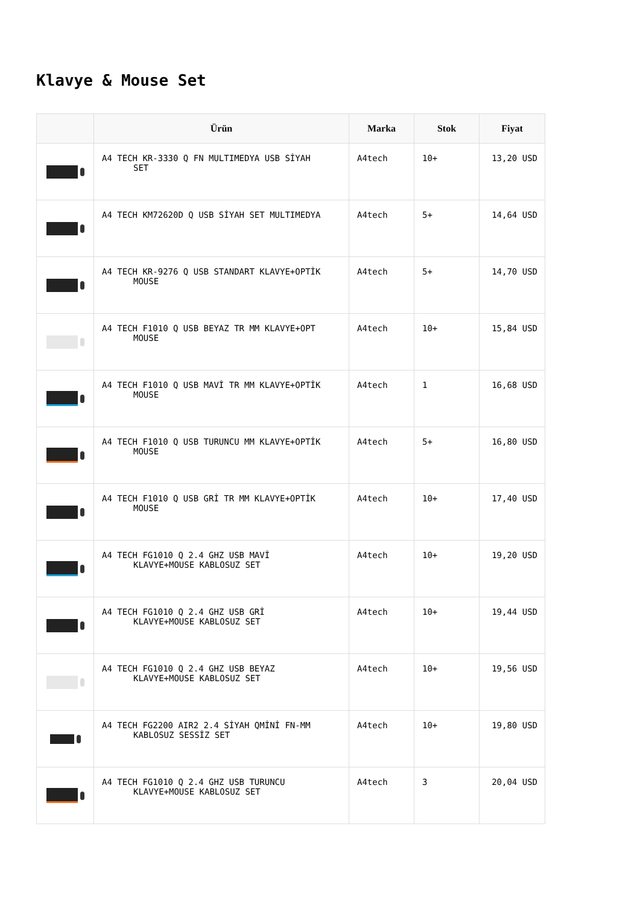Klavye & Mouse Set
| | Ürün | Marka | Stok | Fiyat |
| --- | --- | --- | --- | --- |
| | A4 TECH KR-3330 Q FN MULTIMEDYA USB SİYAH SET | A4tech | 10+ | 13,20 USD |
| | A4 TECH KM72620D Q USB SİYAH SET MULTIMEDYA | A4tech | 5+ | 14,64 USD |
| | A4 TECH KR-9276 Q USB STANDART KLAVYE+OPTİK MOUSE | A4tech | 5+ | 14,70 USD |
| | A4 TECH F1010 Q USB BEYAZ TR MM KLAVYE+OPT MOUSE | A4tech | 10+ | 15,84 USD |
| | A4 TECH F1010 Q USB MAVİ TR MM KLAVYE+OPTİK MOUSE | A4tech | 1 | 16,68 USD |
| | A4 TECH F1010 Q USB TURUNCU MM KLAVYE+OPTİK MOUSE | A4tech | 5+ | 16,80 USD |
| | A4 TECH F1010 Q USB GRİ TR MM KLAVYE+OPTİK MOUSE | A4tech | 10+ | 17,40 USD |
| | A4 TECH FG1010 Q 2.4 GHZ USB MAVİ KLAVYE+MOUSE KABLOSUZ SET | A4tech | 10+ | 19,20 USD |
| | A4 TECH FG1010 Q 2.4 GHZ USB GRİ KLAVYE+MOUSE KABLOSUZ SET | A4tech | 10+ | 19,44 USD |
| | A4 TECH FG1010 Q 2.4 GHZ USB BEYAZ KLAVYE+MOUSE KABLOSUZ SET | A4tech | 10+ | 19,56 USD |
| | A4 TECH FG2200 AIR2 2.4 SİYAH QMİNİ FN-MM KABLOSUZ SESSİZ SET | A4tech | 10+ | 19,80 USD |
| | A4 TECH FG1010 Q 2.4 GHZ USB TURUNCU KLAVYE+MOUSE KABLOSUZ SET | A4tech | 3 | 20,04 USD |